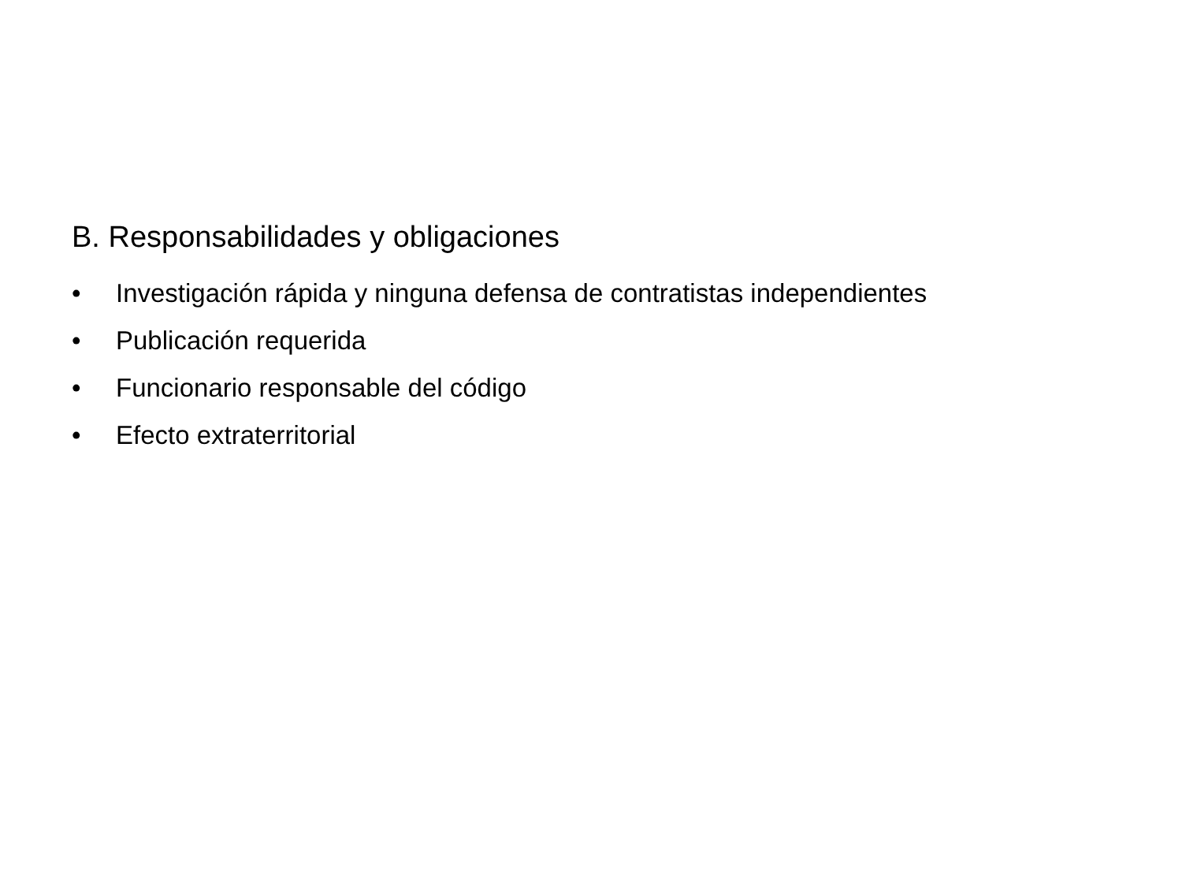B. Responsabilidades y obligaciones
• Investigación rápida y ninguna defensa de contratistas independientes
• Publicación requerida
• Funcionario responsable del código
• Efecto extraterritorial